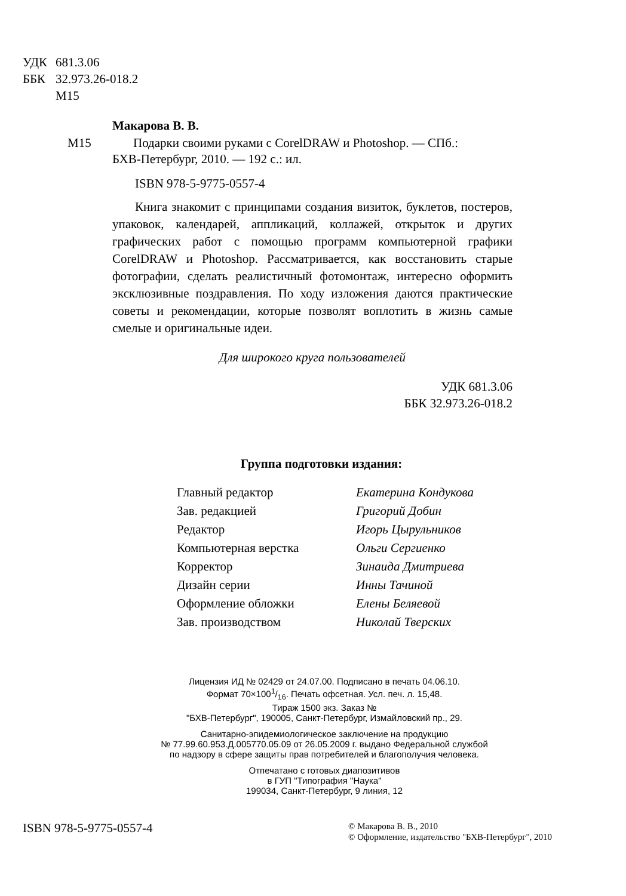УДК 681.3.06
ББК 32.973.26-018.2
М15
Макарова В. В.
М15 Подарки своими руками с CorelDRAW и Photoshop. — СПб.:
БХВ-Петербург, 2010. — 192 с.: ил.
ISBN 978-5-9775-0557-4
Книга знакомит с принципами создания визиток, буклетов, постеров, упаковок, календарей, аппликаций, коллажей, открыток и других графических работ с помощью программ компьютерной графики CorelDRAW и Photoshop. Рассматривается, как восстановить старые фотографии, сделать реалистичный фотомонтаж, интересно оформить эксклюзивные поздравления. По ходу изложения даются практические советы и рекомендации, которые позволят воплотить в жизнь самые смелые и оригинальные идеи.
Для широкого круга пользователей
УДК 681.3.06
ББК 32.973.26-018.2
Группа подготовки издания:
| Главный редактор | Екатерина Кондукова |
| Зав. редакцией | Григорий Добин |
| Редактор | Игорь Цырульников |
| Компьютерная верстка | Ольги Сергиенко |
| Корректор | Зинаида Дмитриева |
| Дизайн серии | Инны Тачиной |
| Оформление обложки | Елены Беляевой |
| Зав. производством | Николай Тверских |
Лицензия ИД № 02429 от 24.07.00. Подписано в печать 04.06.10.
Формат 70×1001/16. Печать офсетная. Усл. печ. л. 15,48.
Тираж 1500 экз. Заказ №
"БХВ-Петербург", 190005, Санкт-Петербург, Измайловский пр., 29.
Санитарно-эпидемиологическое заключение на продукцию
№ 77.99.60.953.Д.005770.05.09 от 26.05.2009 г. выдано Федеральной службой
по надзору в сфере защиты прав потребителей и благополучия человека.
Отпечатано с готовых диапозитивов
в ГУП "Типография "Наука"
199034, Санкт-Петербург, 9 линия, 12
ISBN 978-5-9775-0557-4
© Макарова В. В., 2010
© Оформление, издательство "БХВ-Петербург", 2010